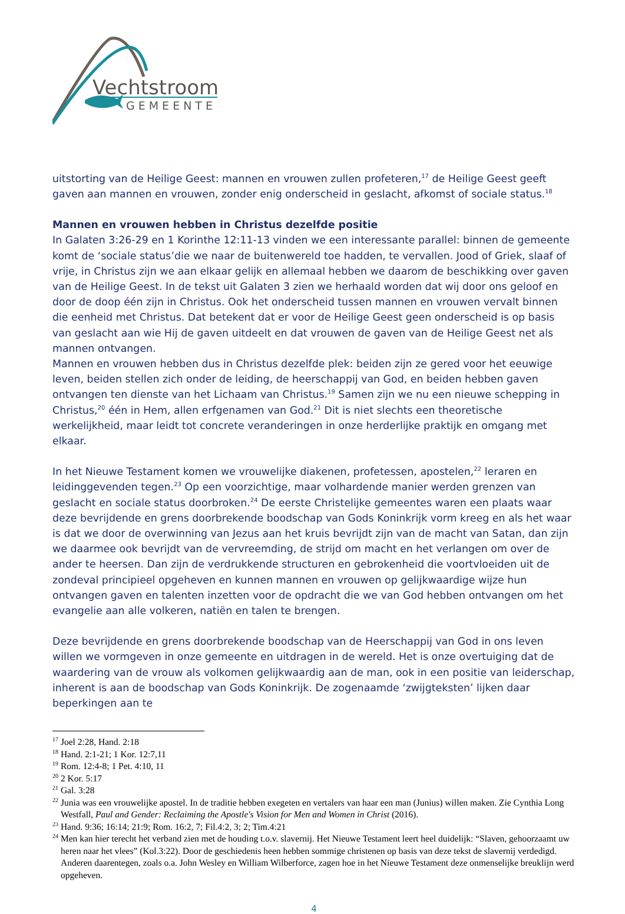Vechtstroom
GEMEENTE
uitstorting van de Heilige Geest: mannen en vrouwen zullen profeteren,<sup>17</sup> de Heilige Geest geeft gaven aan mannen en vrouwen, zonder enig onderscheid in geslacht, afkomst of sociale status.<sup>18</sup>
Mannen en vrouwen hebben in Christus dezelfde positie
In Galaten 3:26-29 en 1 Korinthe 12:11-13 vinden we een interessante parallel: binnen de gemeente komt de ‘sociale status’die we naar de buitenwereld toe hadden, te vervallen. Jood of Griek, slaaf of vrije, in Christus zijn we aan elkaar gelijk en allemaal hebben we daarom de beschikking over gaven van de Heilige Geest. In de tekst uit Galaten 3 zien we herhaald worden dat wij door ons geloof en door de doop één zijn in Christus. Ook het onderscheid tussen mannen en vrouwen vervalt binnen die eenheid met Christus. Dat betekent dat er voor de Heilige Geest geen onderscheid is op basis van geslacht aan wie Hij de gaven uitdeelt en dat vrouwen de gaven van de Heilige Geest net als mannen ontvangen.
Mannen en vrouwen hebben dus in Christus dezelfde plek: beiden zijn ze gered voor het eeuwige leven, beiden stellen zich onder de leiding, de heerschappij van God, en beiden hebben gaven ontvangen ten dienste van het Lichaam van Christus.<sup>19</sup> Samen zijn we nu een nieuwe schepping in Christus,<sup>20</sup> één in Hem, allen erfgenamen van God.<sup>21</sup> Dit is niet slechts een theoretische werkelijkheid, maar leidt tot concrete veranderingen in onze herderlijke praktijk en omgang met elkaar.
In het Nieuwe Testament komen we vrouwelijke diakenen, profetessen, apostelen,<sup>22</sup> leraren en leidinggevenden tegen.<sup>23</sup> Op een voorzichtige, maar volhardende manier werden grenzen van geslacht en sociale status doorbroken.<sup>24</sup> De eerste Christelijke gemeentes waren een plaats waar deze bevrijdende en grens doorbrekende boodschap van Gods Koninkrijk vorm kreeg en als het waar is dat we door de overwinning van Jezus aan het kruis bevrijdt zijn van de macht van Satan, dan zijn we daarmee ook bevrijdt van de vervreemding, de strijd om macht en het verlangen om over de ander te heersen. Dan zijn de verdrukkende structuren en gebrokenheid die voortvloeiden uit de zondeval principieel opgeheven en kunnen mannen en vrouwen op gelijkwaardige wijze hun ontvangen gaven en talenten inzetten voor de opdracht die we van God hebben ontvangen om het evangelie aan alle volkeren, natiën en talen te brengen.
Deze bevrijdende en grens doorbrekende boodschap van de Heerschappij van God in ons leven willen we vormgeven in onze gemeente en uitdragen in de wereld. Het is onze overtuiging dat de waardering van de vrouw als volkomen gelijkwaardig aan de man, ook in een positie van leiderschap, inherent is aan de boodschap van Gods Koninkrijk. De zogenaamde ‘zwijgteksten’ lijken daar beperkingen aan te
<sup>17</sup> Joel 2:28, Hand. 2:18
<sup>18</sup> Hand. 2:1-21; 1 Kor. 12:7,11
<sup>19</sup> Rom. 12:4-8; 1 Pet. 4:10, 11
<sup>20</sup> 2 Kor. 5:17
<sup>21</sup> Gal. 3:28
<sup>22</sup> Junia was een vrouwelijke apostel. In de traditie hebben exegeten en vertalers van haar een man (Junius) willen maken. Zie Cynthia Long Westfall, Paul and Gender: Reclaiming the Apostle's Vision for Men and Women in Christ (2016).
<sup>23</sup> Hand. 9:36; 16:14; 21:9; Rom. 16:2, 7; Fil.4:2, 3; 2; Tim.4:21
<sup>24</sup> Men kan hier terecht het verband zien met de houding t.o.v. slavernij. Het Nieuwe Testament leert heel duidelijk: “Slaven, gehoorzaamt uw heren naar het vlees” (Kol.3:22). Door de geschiedenis heen hebben sommige christenen op basis van deze tekst de slavernij verdedigd. Anderen daarentegen, zoals o.a. John Wesley en William Wilberforce, zagen hoe in het Nieuwe Testament deze onmenselijke breuklijn werd opgeheven.
4